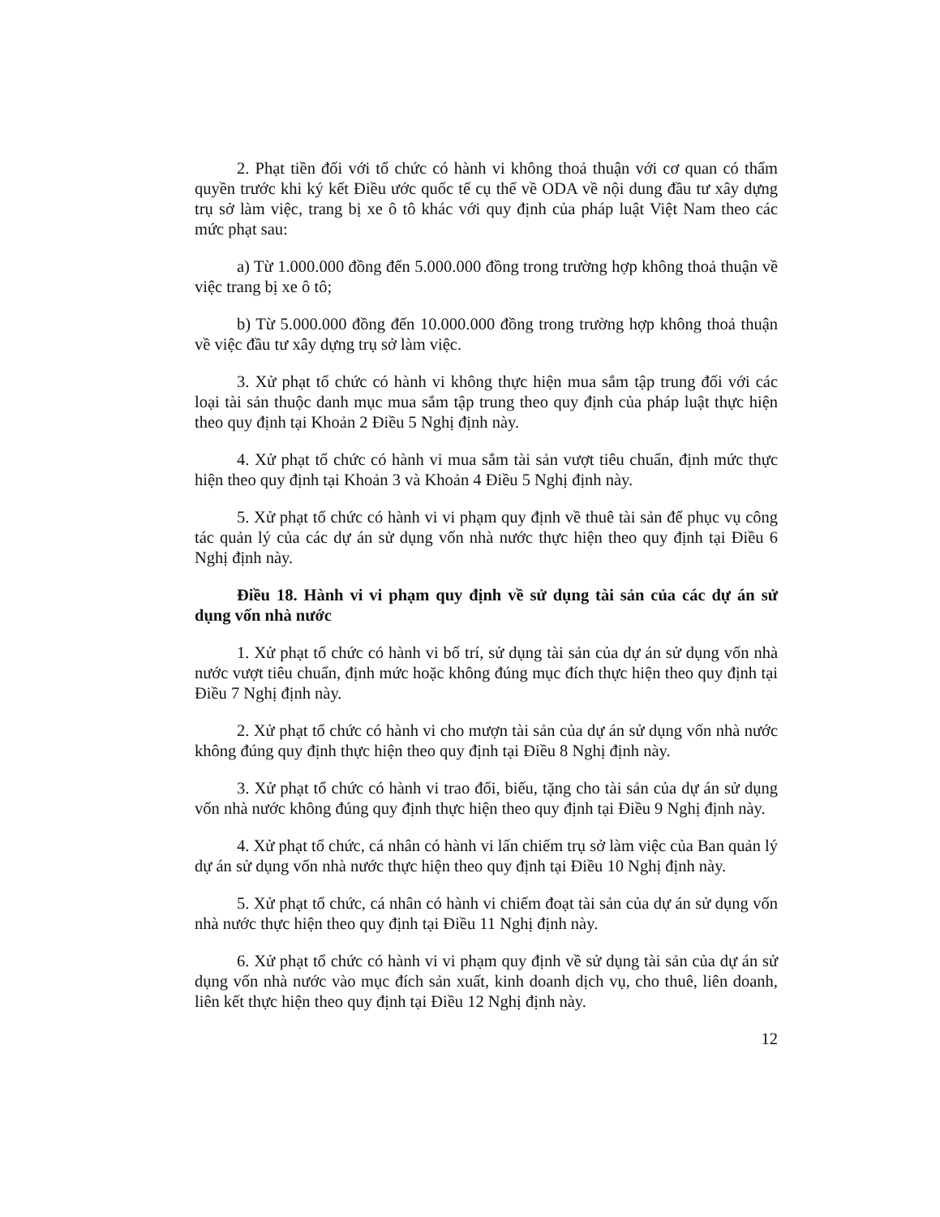2. Phạt tiền đối với tổ chức có hành vi không thoả thuận với cơ quan có thẩm quyền trước khi ký kết Điều ước quốc tế cụ thể về ODA về nội dung đầu tư xây dựng trụ sở làm việc, trang bị xe ô tô khác với quy định của pháp luật Việt Nam theo các mức phạt sau:
a) Từ 1.000.000 đồng đến 5.000.000 đồng trong trường hợp không thoả thuận về việc trang bị xe ô tô;
b) Từ 5.000.000 đồng đến 10.000.000 đồng trong trường hợp không thoả thuận về việc đầu tư xây dựng trụ sở làm việc.
3. Xử phạt tổ chức có hành vi không thực hiện mua sắm tập trung đối với các loại tài sản thuộc danh mục mua sắm tập trung theo quy định của pháp luật thực hiện theo quy định tại Khoản 2 Điều 5 Nghị định này.
4. Xử phạt tổ chức có hành vi mua sắm tài sản vượt tiêu chuẩn, định mức thực hiện theo quy định tại Khoản 3 và Khoản 4 Điều 5 Nghị định này.
5. Xử phạt tổ chức có hành vi vi phạm quy định về thuê tài sản để phục vụ công tác quản lý của các dự án sử dụng vốn nhà nước thực hiện theo quy định tại Điều 6 Nghị định này.
Điều 18. Hành vi vi phạm quy định về sử dụng tài sản của các dự án sử dụng vốn nhà nước
1. Xử phạt tổ chức có hành vi bố trí, sử dụng tài sản của dự án sử dụng vốn nhà nước vượt tiêu chuẩn, định mức hoặc không đúng mục đích thực hiện theo quy định tại Điều 7 Nghị định này.
2. Xử phạt tổ chức có hành vi cho mượn tài sản của dự án sử dụng vốn nhà nước không đúng quy định thực hiện theo quy định tại Điều 8 Nghị định này.
3. Xử phạt tổ chức có hành vi trao đổi, biếu, tặng cho tài sản của dự án sử dụng vốn nhà nước không đúng quy định thực hiện theo quy định tại Điều 9 Nghị định này.
4. Xử phạt tổ chức, cá nhân có hành vi lấn chiếm trụ sở làm việc của Ban quản lý dự án sử dụng vốn nhà nước thực hiện theo quy định tại Điều 10 Nghị định này.
5. Xử phạt tổ chức, cá nhân có hành vi chiếm đoạt tài sản của dự án sử dụng vốn nhà nước thực hiện theo quy định tại Điều 11 Nghị định này.
6. Xử phạt tổ chức có hành vi vi phạm quy định về sử dụng tài sản của dự án sử dụng vốn nhà nước vào mục đích sản xuất, kinh doanh dịch vụ, cho thuê, liên doanh, liên kết thực hiện theo quy định tại Điều 12 Nghị định này.
12